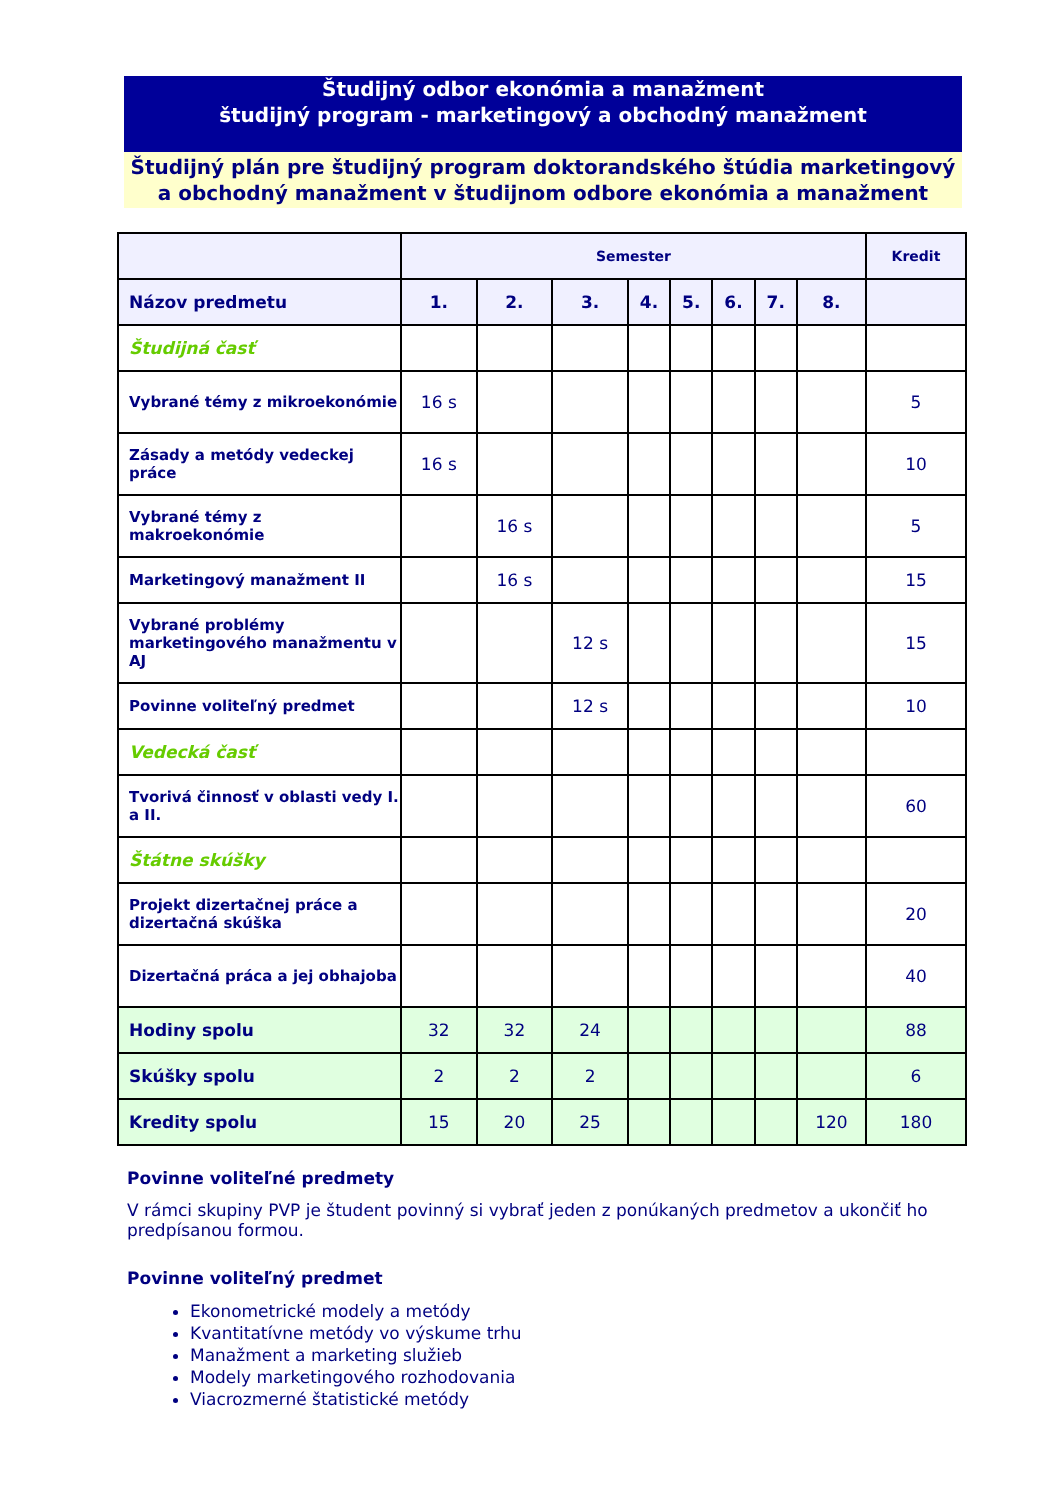Študijný odbor ekonómia a manažment
študijný program - marketingový a obchodný manažment
Študijný plán pre študijný program doktorandského štúdia marketingový a obchodný manažment v študijnom odbore ekonómia a manažment
| | Semester | | | | | | | | Kredit |
| --- | --- | --- | --- | --- | --- | --- | --- | --- | --- |
| Názov predmetu | 1. | 2. | 3. | 4. | 5. | 6. | 7. | 8. | |
| Študijná časť | | | | | | | | | |
| Vybrané témy z mikroekonómie | 16 s | | | | | | | | 5 |
| Zásady a metódy vedeckej práce | 16 s | | | | | | | | 10 |
| Vybrané témy z makroekonómie | | 16 s | | | | | | | 5 |
| Marketingový manažment II | | 16 s | | | | | | | 15 |
| Vybrané problémy marketingového manažmentu v AJ | | | 12 s | | | | | | 15 |
| Povinne voliteľný predmet | | | 12 s | | | | | | 10 |
| Vedecká časť | | | | | | | | | |
| Tvorivá činnosť v oblasti vedy I. a II. | | | | | | | | | 60 |
| Štátne skúšky | | | | | | | | | |
| Projekt dizertačnej práce a dizertačná skúška | | | | | | | | | 20 |
| Dizertačná práca a jej obhajoba | | | | | | | | | 40 |
| Hodiny spolu | 32 | 32 | 24 | | | | | | 88 |
| Skúšky spolu | 2 | 2 | 2 | | | | | | 6 |
| Kredity spolu | 15 | 20 | 25 | | | | | 120 | 180 |
Povinne voliteľné predmety
V rámci skupiny PVP je študent povinný si vybrať jeden z ponúkaných predmetov a ukončiť ho predpísanou formou.
Povinne voliteľný predmet
Ekonometrické modely a metódy
Kvantitatívne metódy vo výskume trhu
Manažment a marketing služieb
Modely marketingového rozhodovania
Viacrozmerné štatistické metódy